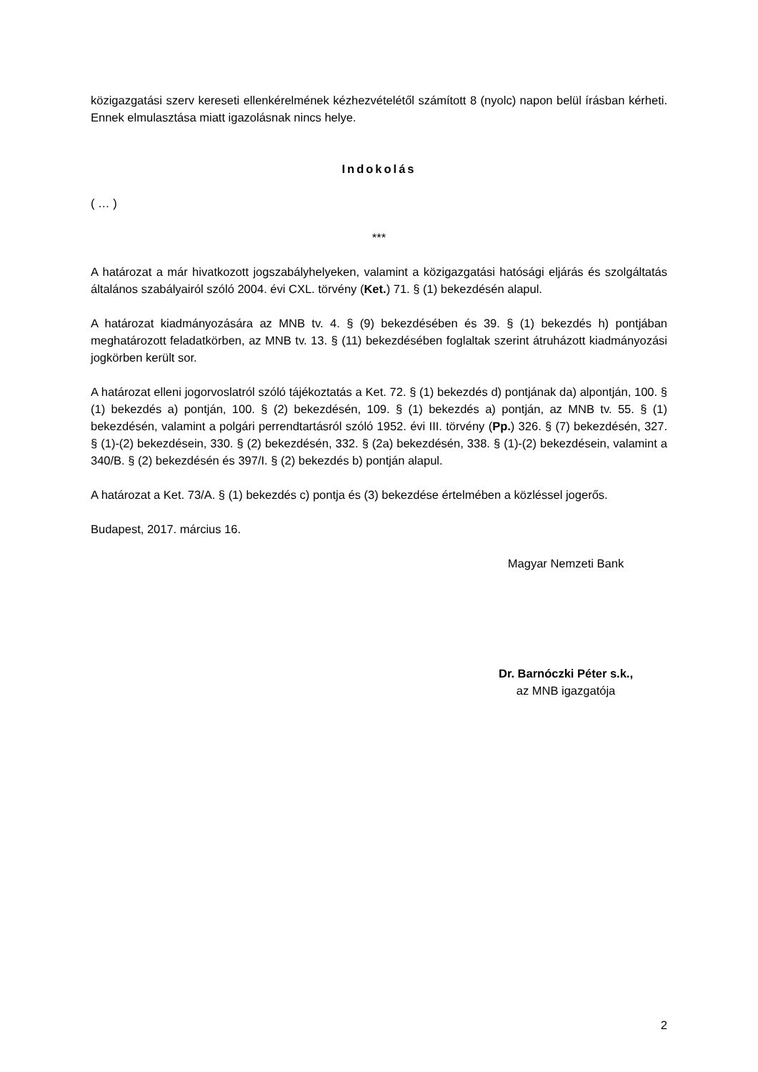közigazgatási szerv kereseti ellenkérelmének kézhezvételétől számított 8 (nyolc) napon belül írásban kérheti. Ennek elmulasztása miatt igazolásnak nincs helye.
Indokolás
( … )
***
A határozat a már hivatkozott jogszabályhelyeken, valamint a közigazgatási hatósági eljárás és szolgáltatás általános szabályairól szóló 2004. évi CXL. törvény (Ket.) 71. § (1) bekezdésén alapul.
A határozat kiadmányozására az MNB tv. 4. § (9) bekezdésében és 39. § (1) bekezdés h) pontjában meghatározott feladatkörben, az MNB tv. 13. § (11) bekezdésében foglaltak szerint átruházott kiadmányozási jogkörben került sor.
A határozat elleni jogorvoslatról szóló tájékoztatás a Ket. 72. § (1) bekezdés d) pontjának da) alpontján, 100. § (1) bekezdés a) pontján, 100. § (2) bekezdésén, 109. § (1) bekezdés a) pontján, az MNB tv. 55. § (1) bekezdésén, valamint a polgári perrendtartásról szóló 1952. évi III. törvény (Pp.) 326. § (7) bekezdésén, 327. § (1)-(2) bekezdésein, 330. § (2) bekezdésén, 332. § (2a) bekezdésén, 338. § (1)-(2) bekezdésein, valamint a 340/B. § (2) bekezdésén és 397/I. § (2) bekezdés b) pontján alapul.
A határozat a Ket. 73/A. § (1) bekezdés c) pontja és (3) bekezdése értelmében a közléssel jogerős.
Budapest, 2017. március 16.
Magyar Nemzeti Bank
Dr. Barnóczki Péter s.k.,
az MNB igazgatója
2